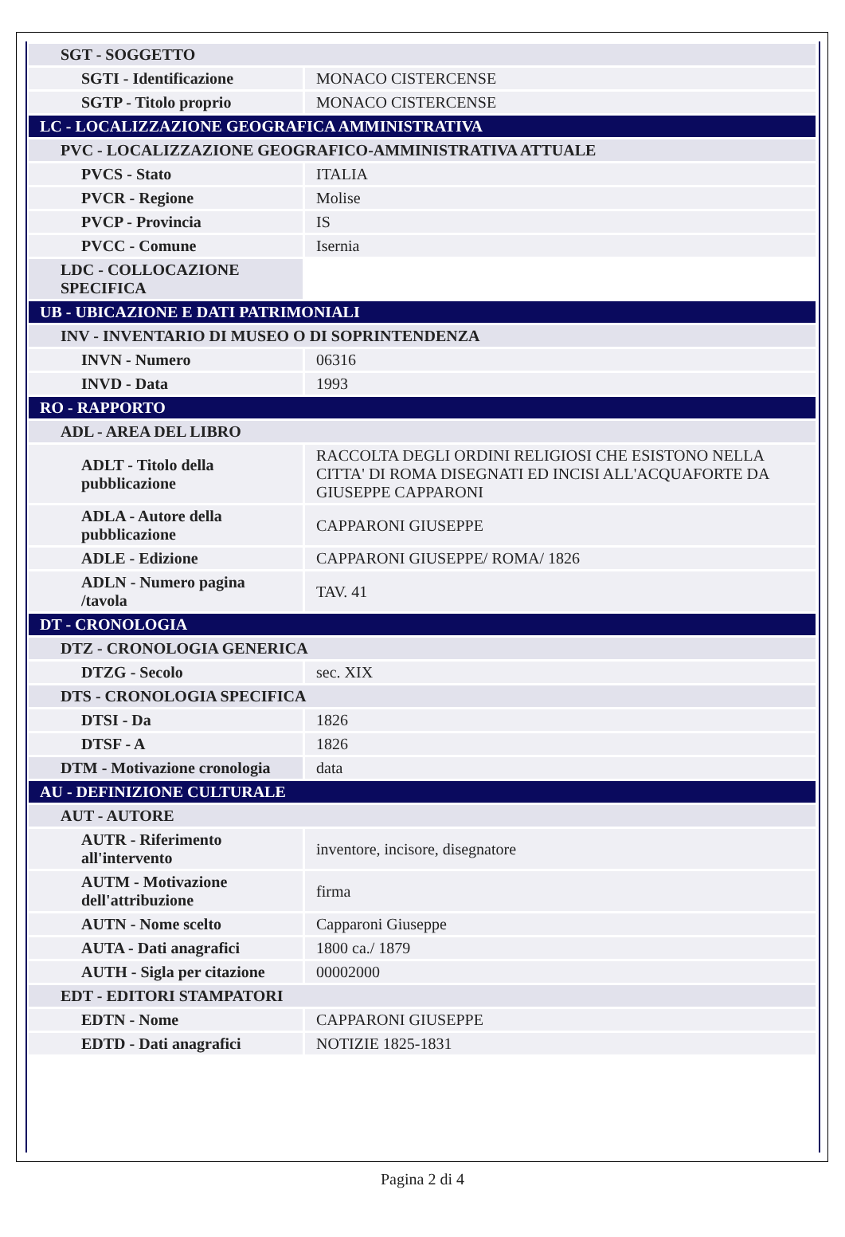| SGT - SOGGETTO | |
| SGTI - Identificazione | MONACO CISTERCENSE |
| SGTP - Titolo proprio | MONACO CISTERCENSE |
| LC - LOCALIZZAZIONE GEOGRAFICA AMMINISTRATIVA | |
| PVC - LOCALIZZAZIONE GEOGRAFICO-AMMINISTRATIVA ATTUALE | |
| PVCS - Stato | ITALIA |
| PVCR - Regione | Molise |
| PVCP - Provincia | IS |
| PVCC - Comune | Isernia |
| LDC - COLLOCAZIONE SPECIFICA | |
| UB - UBICAZIONE E DATI PATRIMONIALI | |
| INV - INVENTARIO DI MUSEO O DI SOPRINTENDENZA | |
| INVN - Numero | 06316 |
| INVD - Data | 1993 |
| RO - RAPPORTO | |
| ADL - AREA DEL LIBRO | |
| ADLT - Titolo della pubblicazione | RACCOLTA DEGLI ORDINI RELIGIOSI CHE ESISTONO NELLA CITTA' DI ROMA DISEGNATI ED INCISI ALL'ACQUAFORTE DA GIUSEPPE CAPPARONI |
| ADLA - Autore della pubblicazione | CAPPARONI GIUSEPPE |
| ADLE - Edizione | CAPPARONI GIUSEPPE/ ROMA/ 1826 |
| ADLN - Numero pagina /tavola | TAV. 41 |
| DT - CRONOLOGIA | |
| DTZ - CRONOLOGIA GENERICA | |
| DTZG - Secolo | sec. XIX |
| DTS - CRONOLOGIA SPECIFICA | |
| DTSI - Da | 1826 |
| DTSF - A | 1826 |
| DTM - Motivazione cronologia | data |
| AU - DEFINIZIONE CULTURALE | |
| AUT - AUTORE | |
| AUTR - Riferimento all'intervento | inventore, incisore, disegnatore |
| AUTM - Motivazione dell'attribuzione | firma |
| AUTN - Nome scelto | Capparoni Giuseppe |
| AUTA - Dati anagrafici | 1800 ca./ 1879 |
| AUTH - Sigla per citazione | 00002000 |
| EDT - EDITORI STAMPATORI | |
| EDTN - Nome | CAPPARONI GIUSEPPE |
| EDTD - Dati anagrafici | NOTIZIE 1825-1831 |
Pagina 2 di 4